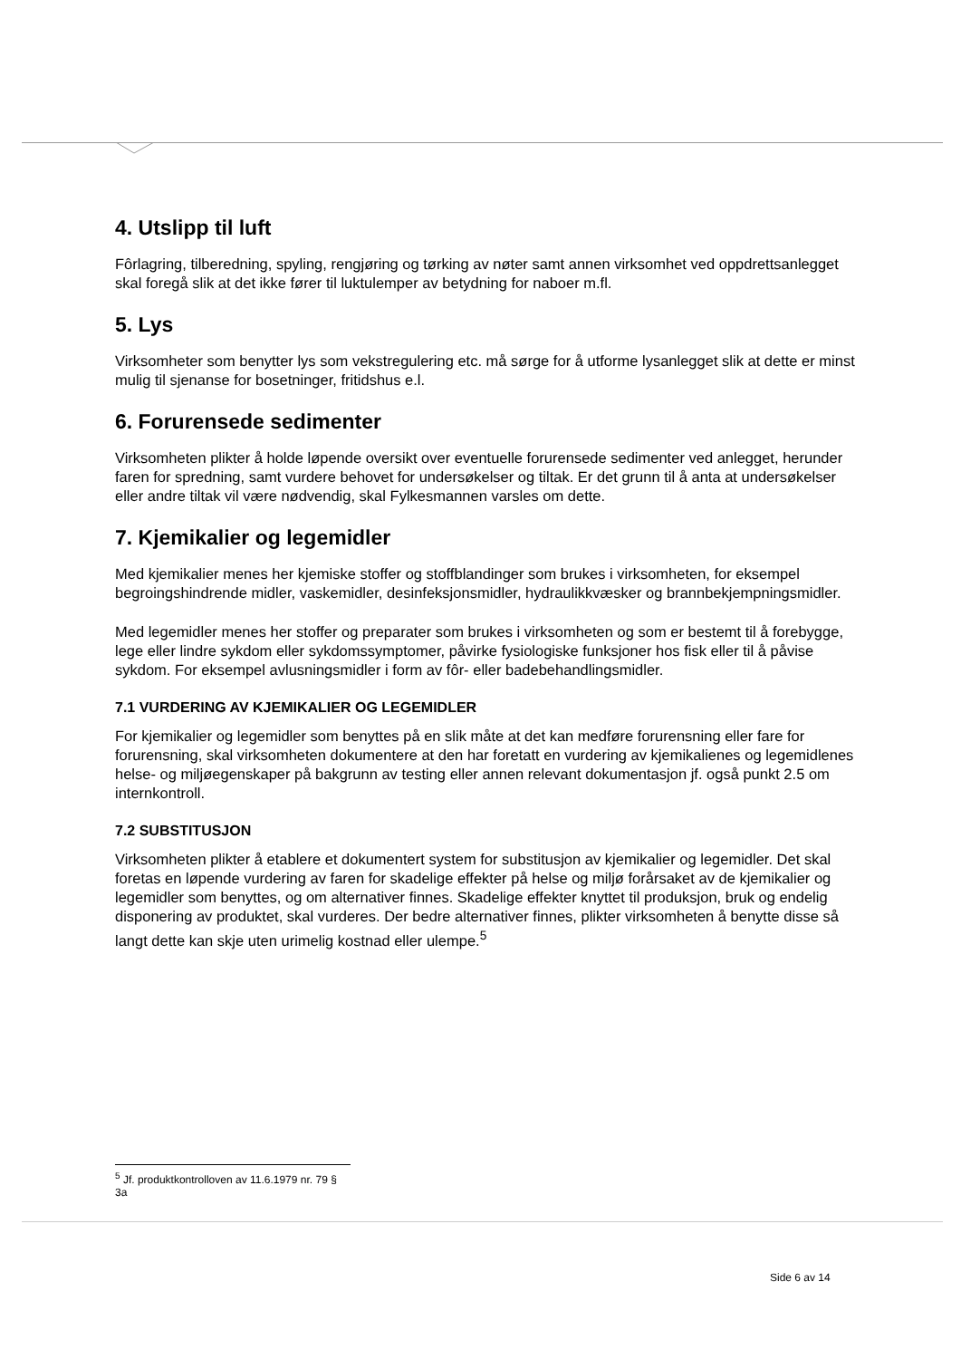4. Utslipp til luft
Fôrlagring, tilberedning, spyling, rengjøring og tørking av nøter samt annen virksomhet ved oppdrettsanlegget skal foregå slik at det ikke fører til luktulemper av betydning for naboer m.fl.
5. Lys
Virksomheter som benytter lys som vekstregulering etc. må sørge for å utforme lysanlegget slik at dette er minst mulig til sjenanse for bosetninger, fritidshus e.l.
6. Forurensede sedimenter
Virksomheten plikter å holde løpende oversikt over eventuelle forurensede sedimenter ved anlegget, herunder faren for spredning, samt vurdere behovet for undersøkelser og tiltak. Er det grunn til å anta at undersøkelser eller andre tiltak vil være nødvendig, skal Fylkesmannen varsles om dette.
7. Kjemikalier og legemidler
Med kjemikalier menes her kjemiske stoffer og stoffblandinger som brukes i virksomheten, for eksempel begroingshindrende midler, vaskemidler, desinfeksjonsmidler, hydraulikkvæsker og brannbekjempningsmidler.
Med legemidler menes her stoffer og preparater som brukes i virksomheten og som er bestemt til å forebygge, lege eller lindre sykdom eller sykdomssymptomer, påvirke fysiologiske funksjoner hos fisk eller til å påvise sykdom. For eksempel avlusningsmidler i form av fôr- eller badebehandlingsmidler.
7.1 VURDERING AV KJEMIKALIER OG LEGEMIDLER
For kjemikalier og legemidler som benyttes på en slik måte at det kan medføre forurensning eller fare for forurensning, skal virksomheten dokumentere at den har foretatt en vurdering av kjemikalienes og legemidlenes helse- og miljøegenskaper på bakgrunn av testing eller annen relevant dokumentasjon jf. også punkt 2.5 om internkontroll.
7.2 SUBSTITUSJON
Virksomheten plikter å etablere et dokumentert system for substitusjon av kjemikalier og legemidler. Det skal foretas en løpende vurdering av faren for skadelige effekter på helse og miljø forårsaket av de kjemikalier og legemidler som benyttes, og om alternativer finnes. Skadelige effekter knyttet til produksjon, bruk og endelig disponering av produktet, skal vurderes. Der bedre alternativer finnes, plikter virksomheten å benytte disse så langt dette kan skje uten urimelig kostnad eller ulempe.<sup>5</sup>
<sup>5</sup> Jf. produktkontrolloven av 11.6.1979 nr. 79 § 3a
Side 6 av 14